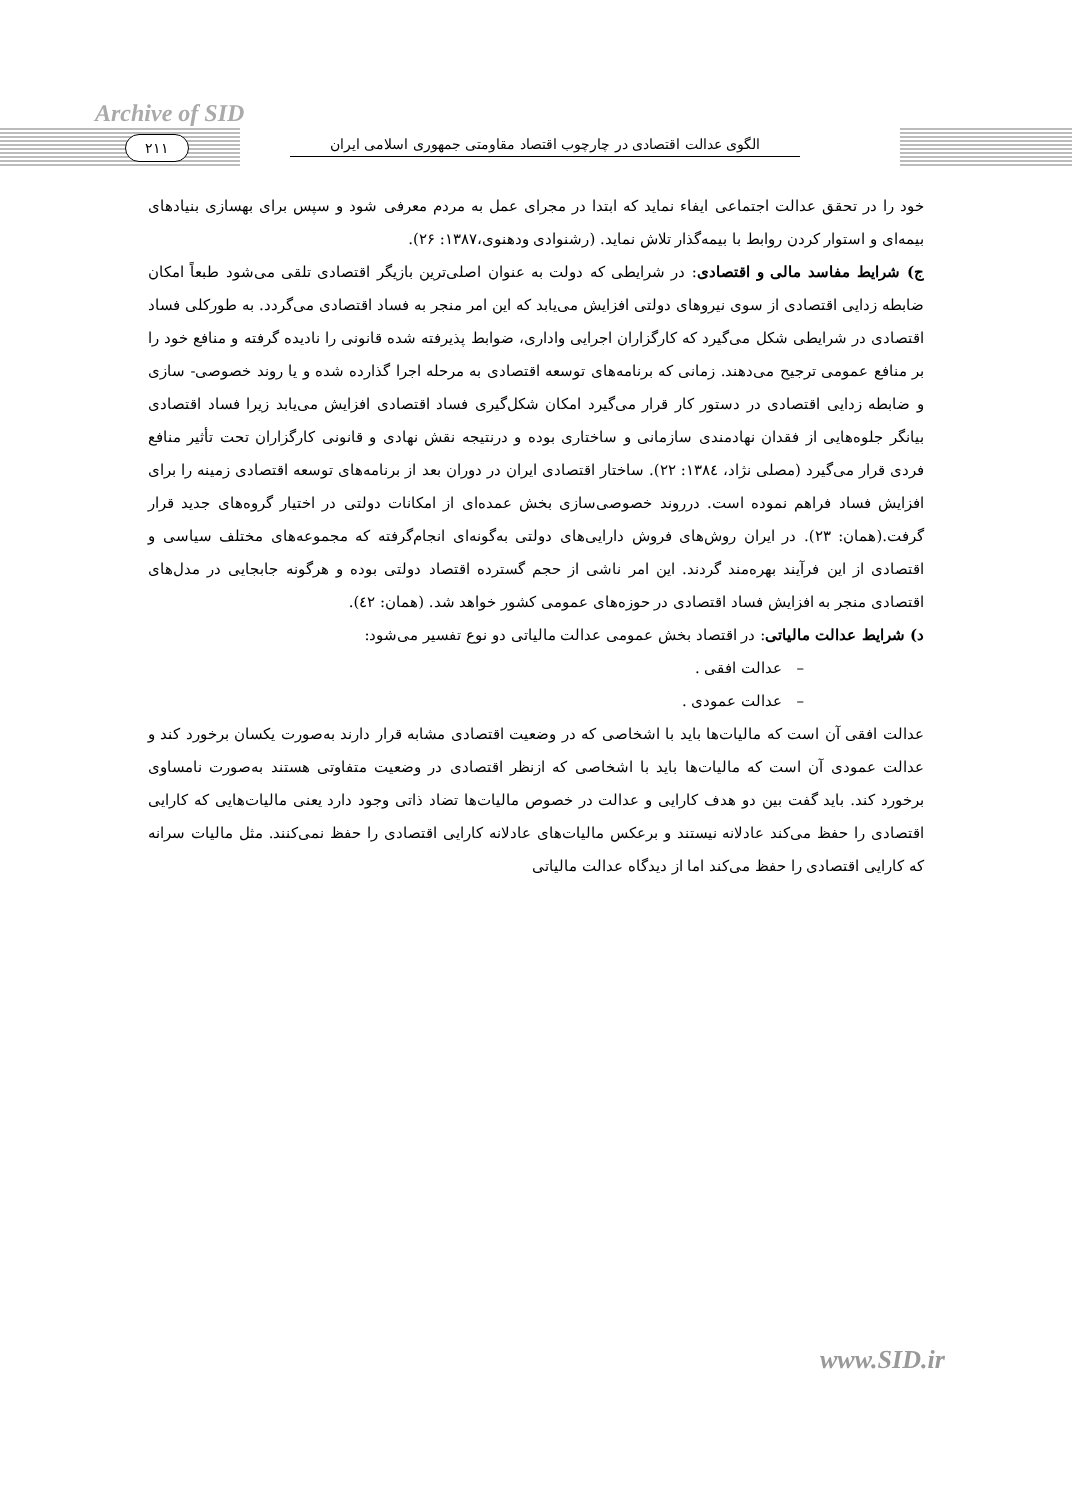Archive of SID
۲۱۱
الگوی عدالت اقتصادی در چارچوب اقتصاد مقاومتی جمهوری اسلامی ایران
خود را در تحقق عدالت اجتماعی ایفاء نماید که ابتدا در مجرای عمل به مردم معرفی شود و سپس برای بهسازی بنیادهای بیمه‌ای و استوار کردن روابط با بیمه‌گذار تلاش نماید. (رشنوادی ودهنوی،۱۳۸۷: ۲۶).
ج) شرایط مفاسد مالی و اقتصادی: در شرایطی که دولت به عنوان اصلی‌ترین بازیگر اقتصادی تلقی می‌شود طبعاً امکان ضابطه زدایی اقتصادی از سوی نیروهای دولتی افزایش می‌یابد که این امر منجر به فساد اقتصادی می‌گردد. به طورکلی فساد اقتصادی در شرایطی شکل می‌گیرد که کارگزاران اجرایی واداری، ضوابط پذیرفته شده قانونی را نادیده گرفته و منافع خود را بر منافع عمومی ترجیح می‌دهند. زمانی که برنامه‌های توسعه اقتصادی به مرحله اجرا گذارده شده و یا روند خصوصی- سازی و ضابطه زدایی اقتصادی در دستور کار قرار می‌گیرد امکان شکل‌گیری فساد اقتصادی افزایش می‌یابد زیرا فساد اقتصادی بیانگر جلوه‌هایی از فقدان نهادمندی سازمانی و ساختاری بوده و درنتیجه نقش نهادی و قانونی کارگزاران تحت تأثیر منافع فردی قرار می‌گیرد (مصلی نژاد، ۱۳۸٤: ۲۲). ساختار اقتصادی ایران در دوران بعد از برنامه‌های توسعه اقتصادی زمینه را برای افزایش فساد فراهم نموده است. درروند خصوصی‌سازی بخش عمده‌ای از امکانات دولتی در اختیار گروه‌های جدید قرار گرفت.(همان: ۲۳). در ایران روش‌های فروش دارایی‌های دولتی به‌گونه‌ای انجام‌گرفته که مجموعه‌های مختلف سیاسی و اقتصادی از این فرآیند بهره‌مند گردند. این امر ناشی از حجم گسترده اقتصاد دولتی بوده و هرگونه جابجایی در مدل‌های اقتصادی منجر به افزایش فساد اقتصادی در حوزه‌های عمومی کشور خواهد شد. (همان: ٤۲).
د) شرایط عدالت مالیاتی: در اقتصاد بخش عمومی عدالت مالیاتی دو نوع تفسیر می‌شود:
– عدالت افقی .
– عدالت عمودی .
عدالت افقی آن است که مالیات‌ها باید با اشخاصی که در وضعیت اقتصادی مشابه قرار دارند به‌صورت یکسان برخورد کند و عدالت عمودی آن است که مالیات‌ها باید با اشخاصی که ازنظر اقتصادی در وضعیت متفاوتی هستند به‌صورت نامساوی برخورد کند. باید گفت بین دو هدف کارایی و عدالت در خصوص مالیات‌ها تضاد ذاتی وجود دارد یعنی مالیات‌هایی که کارایی اقتصادی را حفظ می‌کند عادلانه نیستند و برعکس مالیات‌های عادلانه کارایی اقتصادی را حفظ نمی‌کنند. مثل مالیات سرانه که کارایی اقتصادی را حفظ می‌کند اما از دیدگاه عدالت مالیاتی
www.SID.ir